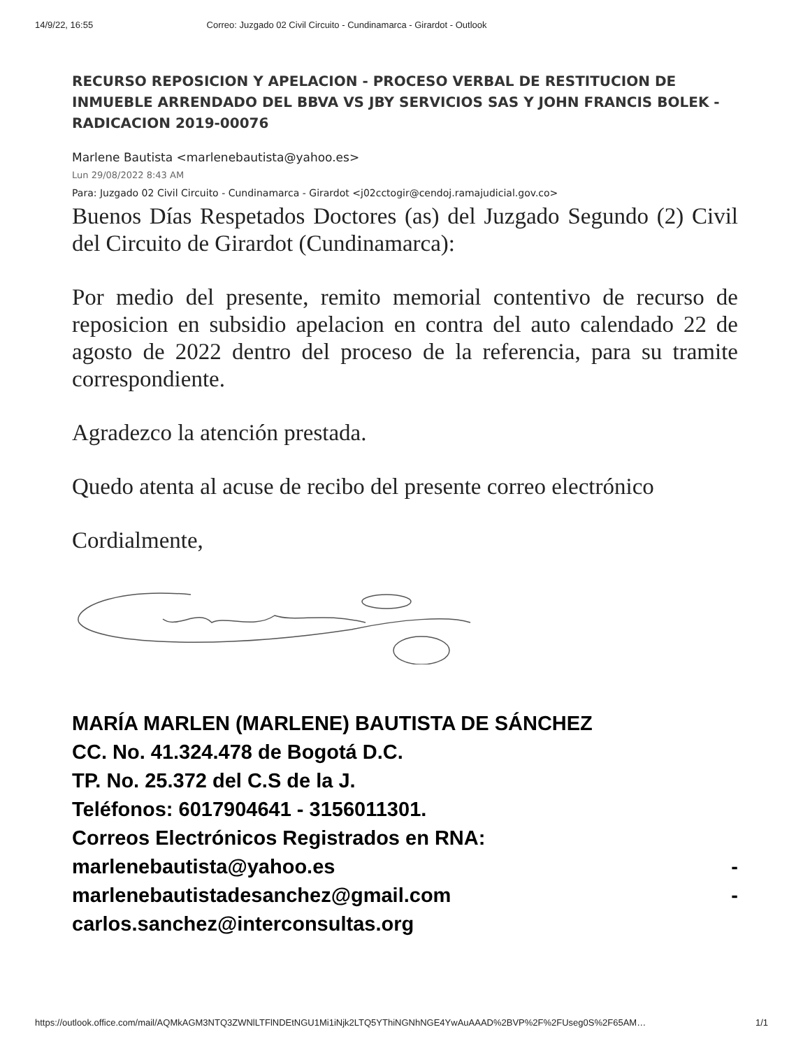14/9/22, 16:55 Correo: Juzgado 02 Civil Circuito - Cundinamarca - Girardot - Outlook
RECURSO REPOSICION Y APELACION - PROCESO VERBAL DE RESTITUCION DE INMUEBLE ARRENDADO DEL BBVA VS JBY SERVICIOS SAS Y JOHN FRANCIS BOLEK - RADICACION 2019-00076
Marlene Bautista <marlenebautista@yahoo.es>
Lun 29/08/2022 8:43 AM
Para: Juzgado 02 Civil Circuito - Cundinamarca - Girardot <j02cctogir@cendoj.ramajudicial.gov.co>
Buenos Días Respetados Doctores (as) del Juzgado Segundo (2) Civil del Circuito de Girardot (Cundinamarca):
Por medio del presente, remito memorial contentivo de recurso de reposicion en subsidio apelacion en contra del auto calendado 22 de agosto de 2022 dentro del proceso de la referencia, para su tramite correspondiente.
Agradezco la atención prestada.
Quedo atenta al acuse de recibo del presente correo electrónico
Cordialmente,
MARÍA MARLEN (MARLENE) BAUTISTA DE SÁNCHEZ
CC. No. 41.324.478 de Bogotá D.C.
TP. No. 25.372 del C.S de la J.
Teléfonos: 6017904641 - 3156011301.
Correos Electrónicos Registrados en RNA:
marlenebautista@yahoo.es -
marlenebautistadesanchez@gmail.com -
carlos.sanchez@interconsultas.org
https://outlook.office.com/mail/AQMkAGM3NTQ3ZWNlLTFlNDEtNGU1Mi1iNjk2LTQ5YThiNGNhNGE4YwAuAAAD%2BVP%2F%2FUseg0S%2F65AM… 1/1